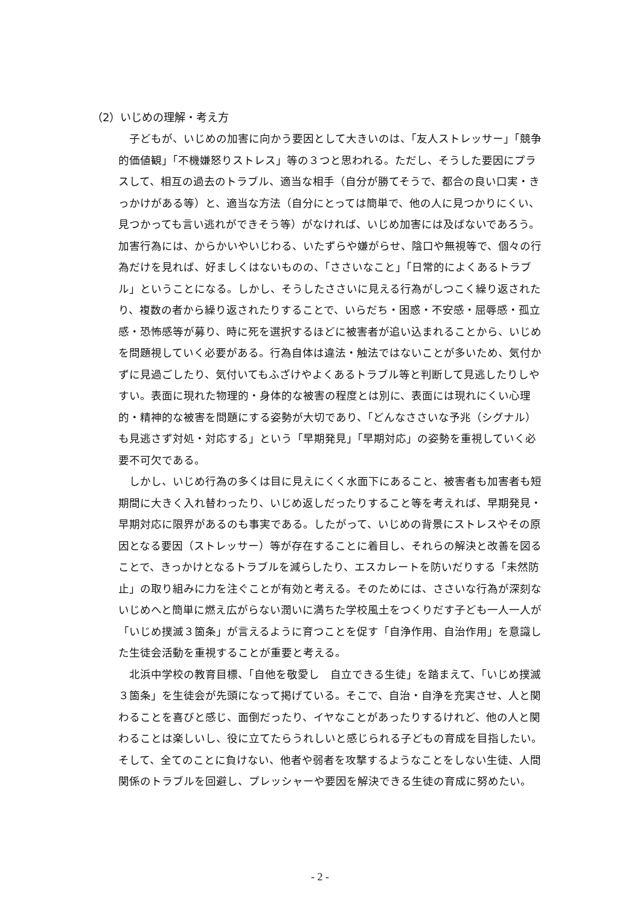（2）いじめの理解・考え方
子どもが、いじめの加害に向かう要因として大きいのは、「友人ストレッサー」「競争的価値観」「不機嫌怒りストレス」等の３つと思われる。ただし、そうした要因にプラスして、相互の過去のトラブル、適当な相手（自分が勝てそうで、都合の良い口実・きっかけがある等）と、適当な方法（自分にとっては簡単で、他の人に見つかりにくい、見つかっても言い逃れができそう等）がなければ、いじめ加害には及ばないであろう。加害行為には、からかいやいじわる、いたずらや嫌がらせ、陰口や無視等で、個々の行為だけを見れば、好ましくはないものの、「ささいなこと」「日常的によくあるトラブル」ということになる。しかし、そうしたささいに見える行為がしつこく繰り返されたり、複数の者から繰り返されたりすることで、いらだち・困惑・不安感・屈辱感・孤立感・恐怖感等が募り、時に死を選択するほどに被害者が追い込まれることから、いじめを問題視していく必要がある。行為自体は違法・触法ではないことが多いため、気付かずに見過ごしたり、気付いてもふざけやよくあるトラブル等と判断して見逃したりしやすい。表面に現れた物理的・身体的な被害の程度とは別に、表面には現れにくい心理的・精神的な被害を問題にする姿勢が大切であり、「どんなささいな予兆（シグナル）も見逃さず対処・対応する」という「早期発見」「早期対応」の姿勢を重視していく必要不可欠である。
しかし、いじめ行為の多くは目に見えにくく水面下にあること、被害者も加害者も短期間に大きく入れ替わったり、いじめ返しだったりすること等を考えれば、早期発見・早期対応に限界があるのも事実である。したがって、いじめの背景にストレスやその原因となる要因（ストレッサー）等が存在することに着目し、それらの解決と改善を図ることで、きっかけとなるトラブルを減らしたり、エスカレートを防いだりする「未然防止」の取り組みに力を注ぐことが有効と考える。そのためには、ささいな行為が深刻ないじめへと簡単に燃え広がらない潤いに満ちた学校風土をつくりだす子ども一人一人が「いじめ撲滅３箇条」が言えるように育つことを促す「自浄作用、自治作用」を意識した生徒会活動を重視することが重要と考える。
北浜中学校の教育目標、「自他を敬愛し　自立できる生徒」を踏まえて、「いじめ撲滅３箇条」を生徒会が先頭になって掲げている。そこで、自治・自浄を充実させ、人と関わることを喜びと感じ、面倒だったり、イヤなことがあったりするけれど、他の人と関わることは楽しいし、役に立てたらうれしいと感じられる子どもの育成を目指したい。そして、全てのことに負けない、他者や弱者を攻撃するようなことをしない生徒、人間関係のトラブルを回避し、プレッシャーや要因を解決できる生徒の育成に努めたい。
- 2 -